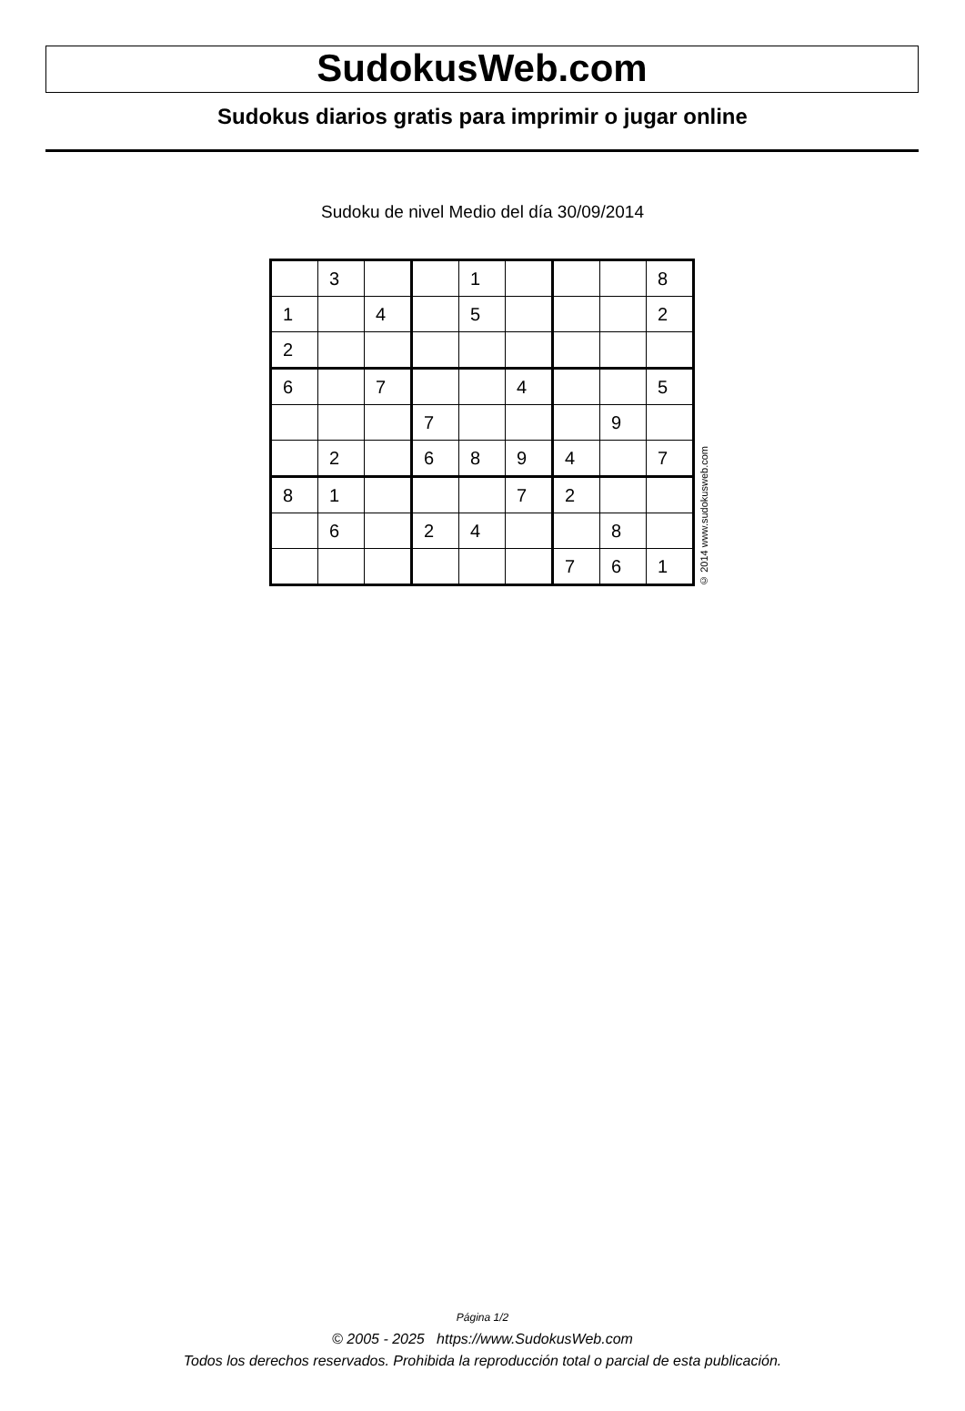SudokusWeb.com
Sudokus diarios gratis para imprimir o jugar online
Sudoku de nivel Medio del día 30/09/2014
| | 3 | | | 1 | | | | 8 |
| 1 | | 4 | | 5 | | | | 2 |
| 2 | | | | | | | | |
| 6 | | 7 | | | 4 | | | 5 |
| | | | 7 | | | | 9 | |
| | 2 | | 6 | 8 | 9 | 4 | | 7 |
| 8 | 1 | | | | 7 | 2 | | |
| | 6 | | 2 | 4 | | | 8 | |
| | | | | | | 7 | 6 | 1 |
© 2014 www.sudokusweb.com
Página 1/2
© 2005 - 2025 https://www.SudokusWeb.com
Todos los derechos reservados. Prohibida la reproducción total o parcial de esta publicación.